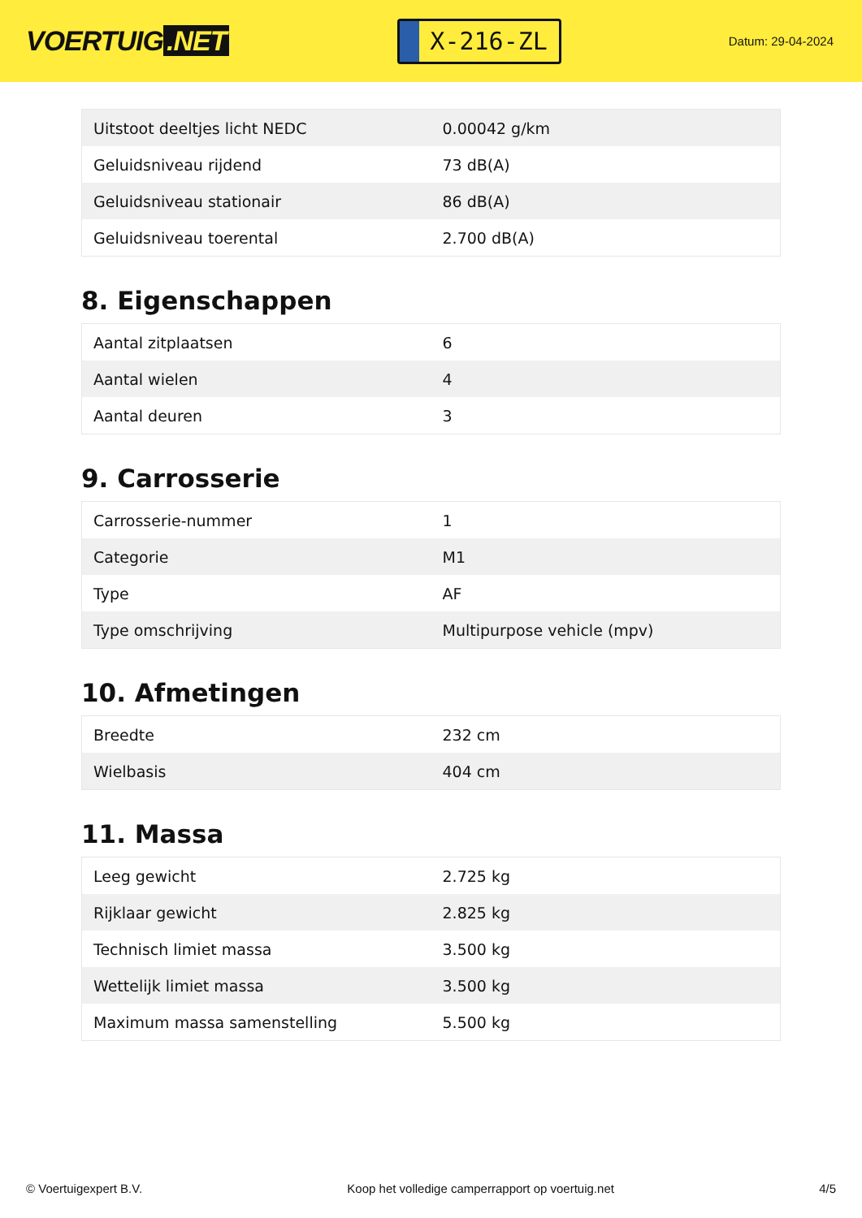VOERTUIG.NET
X-216-ZL
Datum: 29-04-2024
| Uitstoot deeltjes licht NEDC | 0.00042 g/km |
| Geluidsniveau rijdend | 73 dB(A) |
| Geluidsniveau stationair | 86 dB(A) |
| Geluidsniveau toerental | 2.700 dB(A) |
8. Eigenschappen
| Aantal zitplaatsen | 6 |
| Aantal wielen | 4 |
| Aantal deuren | 3 |
9. Carrosserie
| Carrosserie-nummer | 1 |
| Categorie | M1 |
| Type | AF |
| Type omschrijving | Multipurpose vehicle (mpv) |
10. Afmetingen
| Breedte | 232 cm |
| Wielbasis | 404 cm |
11. Massa
| Leeg gewicht | 2.725 kg |
| Rijklaar gewicht | 2.825 kg |
| Technisch limiet massa | 3.500 kg |
| Wettelijk limiet massa | 3.500 kg |
| Maximum massa samenstelling | 5.500 kg |
© Voertuigexpert B.V. Koop het volledige camperrapport op voertuig.net 4/5